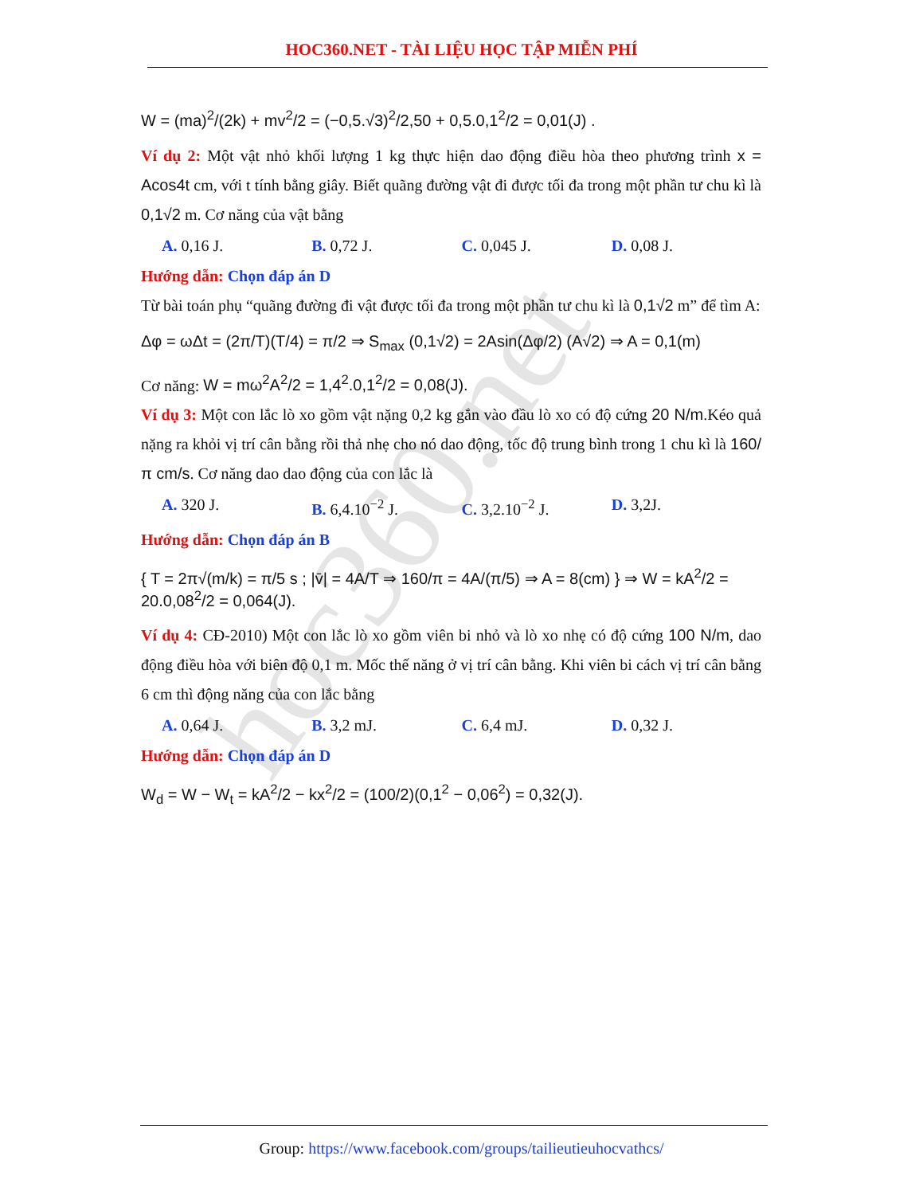hoc360.net
HOC360.NET - TÀI LIỆU HỌC TẬP MIỄN PHÍ
W = (ma)<sup>2</sup>/(2k) + mv<sup>2</sup>/2 = (−0,5.√3)<sup>2</sup>/2,50 + 0,5.0,1<sup>2</sup>/2 = 0,01(J) .
Ví dụ 2: Một vật nhỏ khối lượng 1 kg thực hiện dao động điều hòa theo phương trình x = Acos4t cm, với t tính bằng giây. Biết quãng đường vật đi được tối đa trong một phần tư chu kì là 0,1√2 m. Cơ năng của vật bằng
A. 0,16 J. B. 0,72 J. C. 0,045 J. D. 0,08 J.
Hướng dẫn: Chọn đáp án D
Từ bài toán phụ “quãng đường đi vật được tối đa trong một phần tư chu kì là 0,1√2 m” để tìm A:
Δφ = ωΔt = (2π/T)(T/4) = π/2 ⇒ S<sub>max</sub> (0,1√2) = 2Asin(Δφ/2) (A√2) ⇒ A = 0,1(m)
Cơ năng: W = mω<sup>2</sup>A<sup>2</sup>/2 = 1,4<sup>2</sup>.0,1<sup>2</sup>/2 = 0,08(J).
Ví dụ 3: Một con lắc lò xo gồm vật nặng 0,2 kg gắn vào đầu lò xo có độ cứng 20 N/m.Kéo quả nặng ra khỏi vị trí cân bằng rồi thả nhẹ cho nó dao động, tốc độ trung bình trong 1 chu kì là 160/π cm/s. Cơ năng dao dao động của con lắc là
A. 320 J. B. 6,4.10<sup>−2</sup> J. C. 3,2.10<sup>−2</sup> J. D. 3,2J.
Hướng dẫn: Chọn đáp án B
{ T = 2π√(m/k) = π/5 s ; |v̄| = 4A/T ⇒ 160/π = 4A/(π/5) ⇒ A = 8(cm) } ⇒ W = kA<sup>2</sup>/2 = 20.0,08<sup>2</sup>/2 = 0,064(J).
Ví dụ 4: CĐ-2010) Một con lắc lò xo gồm viên bi nhỏ và lò xo nhẹ có độ cứng 100 N/m, dao động điều hòa với biên độ 0,1 m. Mốc thế năng ở vị trí cân bằng. Khi viên bi cách vị trí cân bằng 6 cm thì động năng của con lắc bằng
A. 0,64 J. B. 3,2 mJ. C. 6,4 mJ. D. 0,32 J.
Hướng dẫn: Chọn đáp án D
W<sub>d</sub> = W − W<sub>t</sub> = kA<sup>2</sup>/2 − kx<sup>2</sup>/2 = (100/2)(0,1<sup>2</sup> − 0,06<sup>2</sup>) = 0,32(J).
Group: https://www.facebook.com/groups/tailieutieuhocvathcs/